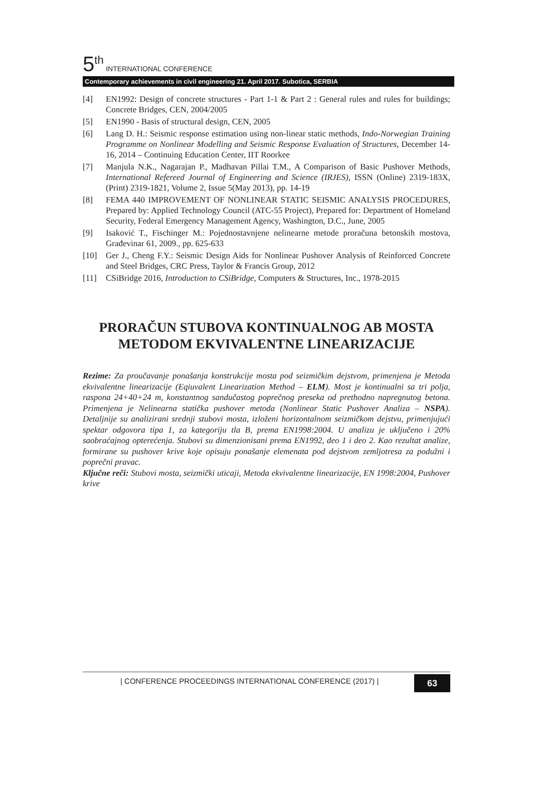5<sup>th</sup> INTERNATIONAL CONFERENCE
Contemporary achievements in civil engineering 21. April 2017. Subotica, SERBIA
[4] EN1992: Design of concrete structures - Part 1-1 & Part 2 : General rules and rules for buildings; Concrete Bridges, CEN, 2004/2005
[5] EN1990 - Basis of structural design, CEN, 2005
[6] Lang D. H.: Seismic response estimation using non-linear static methods, Indo-Norwegian Training Programme on Nonlinear Modelling and Seismic Response Evaluation of Structures, December 14-16, 2014 – Continuing Education Center, IIT Roorkee
[7] Manjula N.K., Nagarajan P., Madhavan Pillai T.M., A Comparison of Basic Pushover Methods, International Refereed Journal of Engineering and Science (IRJES), ISSN (Online) 2319-183X, (Print) 2319-1821, Volume 2, Issue 5(May 2013), pp. 14-19
[8] FEMA 440 IMPROVEMENT OF NONLINEAR STATIC SEISMIC ANALYSIS PROCEDURES, Prepared by: Applied Technology Council (ATC-55 Project), Prepared for: Department of Homeland Security, Federal Emergency Management Agency, Washington, D.C., June, 2005
[9] Isaković T., Fischinger M.: Pojednostavnjene nelinearne metode proračuna betonskih mostova, Građevinar 61, 2009., pp. 625-633
[10] Ger J., Cheng F.Y.: Seismic Design Aids for Nonlinear Pushover Analysis of Reinforced Concrete and Steel Bridges, CRC Press, Taylor & Francis Group, 2012
[11] CSiBridge 2016, Introduction to CSiBridge, Computers & Structures, Inc., 1978-2015
PRORAČUN STUBOVA KONTINUALNOG AB MOSTA METODOM EKVIVALENTNE LINEARIZACIJE
Rezime: Za proučavanje ponašanja konstrukcije mosta pod seizmičkim dejstvom, primenjena je Metoda ekvivalentne linearizacije (Eqiuvalent Linearization Method – ELM). Most je kontinualni sa tri polja, raspona 24+40+24 m, konstantnog sandučastog poprečnog preseka od prethodno napregnutog betona. Primenjena je Nelinearna statička pushover metoda (Nonlinear Static Pushover Analiza – NSPA). Detaljnije su analizirani srednji stubovi mosta, izloženi horizontalnom seizmičkom dejstvu, primenjujući spektar odgovora tipa 1, za kategoriju tla B, prema EN1998:2004. U analizu je uključeno i 20% saobraćajnog opterećenja. Stubovi su dimenzionisani prema EN1992, deo 1 i deo 2. Kao rezultat analize, formirane su pushover krive koje opisuju ponašanje elemenata pod dejstvom zemljotresa za podužni i poprečni pravac.
Ključne reči: Stubovi mosta, seizmički uticaji, Metoda ekvivalentne linearizacije, EN 1998:2004, Pushover krive
| CONFERENCE PROCEEDINGS INTERNATIONAL CONFERENCE (2017) |
63